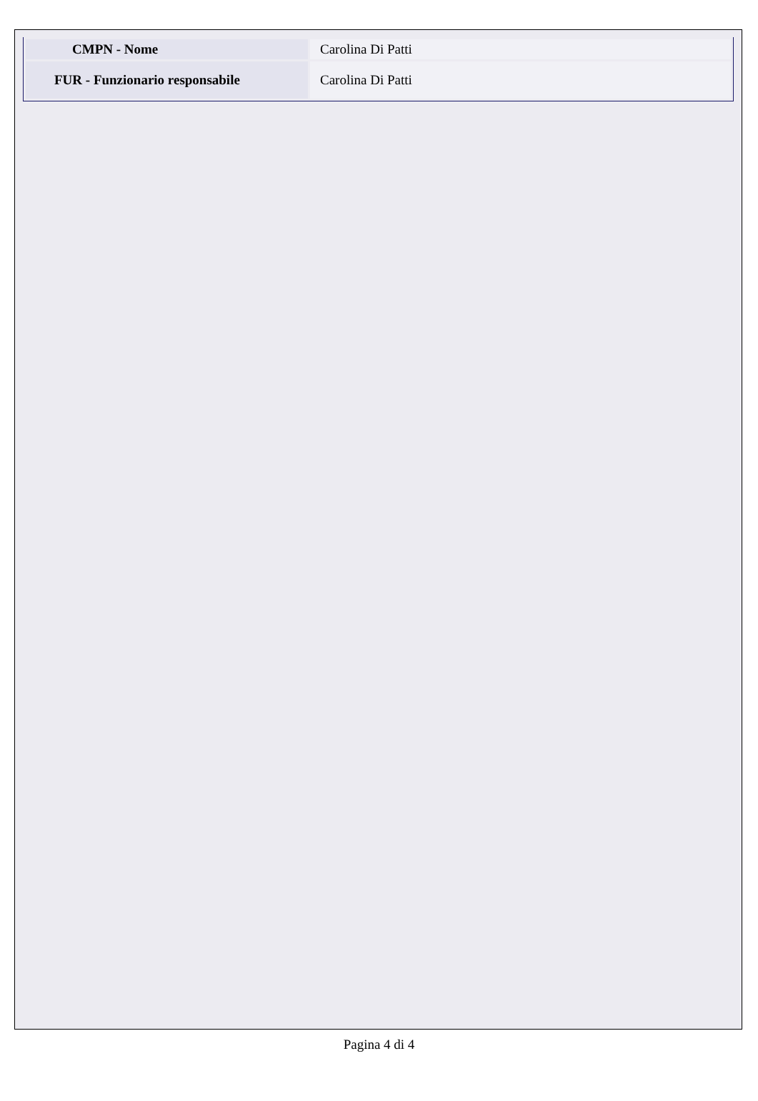| CMPN - Nome | Carolina Di Patti |
| FUR - Funzionario responsabile | Carolina Di Patti |
Pagina 4 di 4